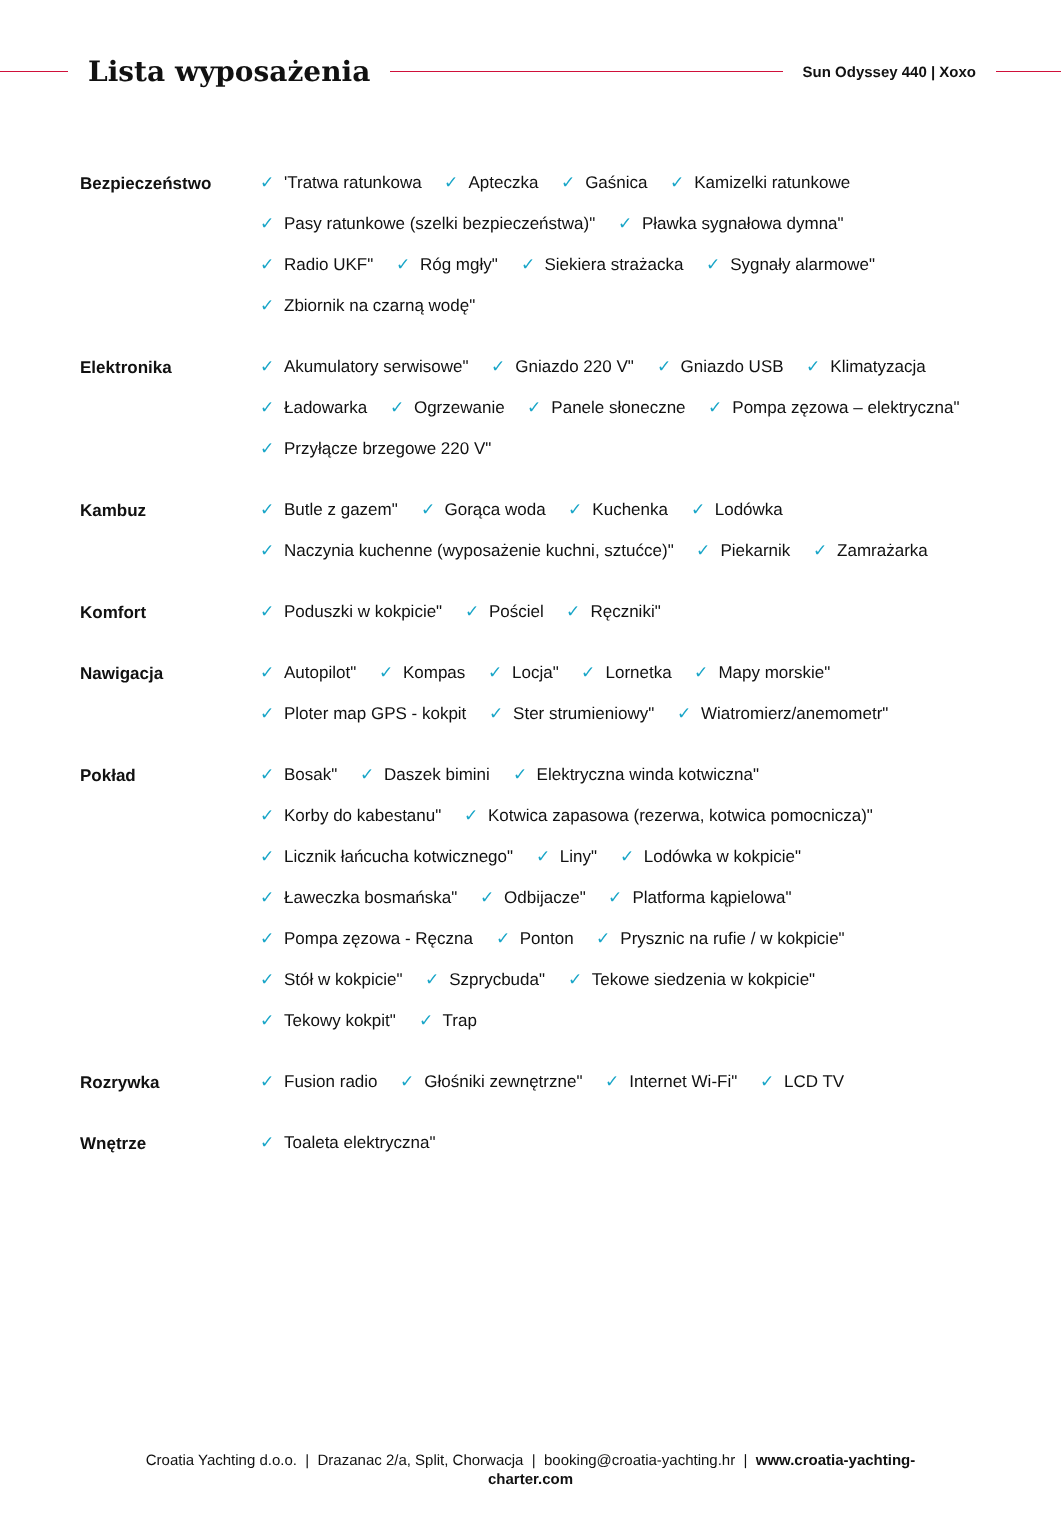Lista wyposażenia
Sun Odyssey 440 | Xoxo
Bezpieczeństwo
✓ 'Tratwa ratunkowa ✓ Apteczka ✓ Gaśnica ✓ Kamizelki ratunkowe ✓ Pasy ratunkowe (szelki bezpieczeństwa)" ✓ Pławka sygnałowa dymna" ✓ Radio UKF" ✓ Róg mgły" ✓ Siekiera strażacka ✓ Sygnały alarmowe" ✓ Zbiornik na czarną wodę"
Elektronika
✓ Akumulatory serwisowe" ✓ Gniazdo 220 V" ✓ Gniazdo USB ✓ Klimatyzacja ✓ Ładowarka ✓ Ogrzewanie ✓ Panele słoneczne ✓ Pompa zęzowa – elektryczna" ✓ Przyłącze brzegowe 220 V"
Kambuz
✓ Butle z gazem" ✓ Gorąca woda ✓ Kuchenka ✓ Lodówka ✓ Naczynia kuchenne (wyposażenie kuchni, sztućce)" ✓ Piekarnik ✓ Zamrażarka
Komfort
✓ Poduszki w kokpicie" ✓ Pościel ✓ Ręczniki"
Nawigacja
✓ Autopilot" ✓ Kompas ✓ Locja" ✓ Lornetka ✓ Mapy morskie" ✓ Ploter map GPS - kokpit ✓ Ster strumieniowy" ✓ Wiatromierz/anemometr"
Pokład
✓ Bosak" ✓ Daszek bimini ✓ Elektryczna winda kotwiczna" ✓ Korby do kabestanu" ✓ Kotwica zapasowa (rezerwa, kotwica pomocnicza)" ✓ Licznik łańcucha kotwicznego" ✓ Liny" ✓ Lodówka w kokpicie" ✓ Ławeczka bosmańska" ✓ Odbijacze" ✓ Platforma kąpielowa" ✓ Pompa zęzowa - Ręczna ✓ Ponton ✓ Prysznic na rufie / w kokpicie" ✓ Stół w kokpicie" ✓ Szprycbuda" ✓ Tekowe siedzenia w kokpicie" ✓ Tekowy kokpit" ✓ Trap
Rozrywka
✓ Fusion radio ✓ Głośniki zewnętrzne" ✓ Internet Wi-Fi" ✓ LCD TV
Wnętrze
✓ Toaleta elektryczna"
Croatia Yachting d.o.o. | Drazanac 2/a, Split, Chorwacja | booking@croatia-yachting.hr | www.croatia-yachting-
charter.com